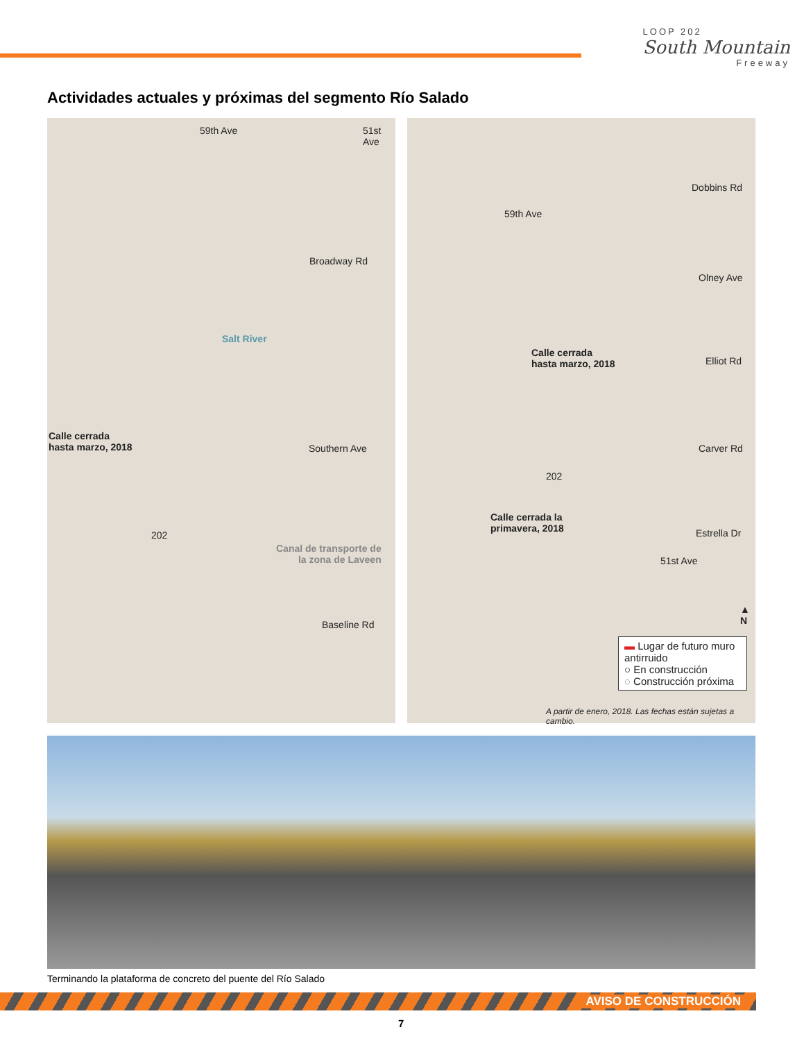LOOP 202
South Mountain
Freeway
Actividades actuales y próximas del segmento Río Salado
59th Ave 51st Ave
Broadway Rd
Salt River
Calle cerrada
hasta marzo, 2018
Southern Ave
202
Canal de transporte de
la zona de Laveen
Baseline Rd
Dobbins Rd
59th Ave
Olney Ave
Calle cerrada
hasta marzo, 2018
Elliot Rd
Carver Rd
202
Calle cerrada la
primavera, 2018
Estrella Dr
51st Ave
▲
N
▬ Lugar de futuro muro antirruido
○ En construcción
◌ Construcción próxima
A partir de enero, 2018. Las fechas están sujetas a cambio.
Terminando la plataforma de concreto del puente del Río Salado
AVISO DE CONSTRUCCIÓN
7